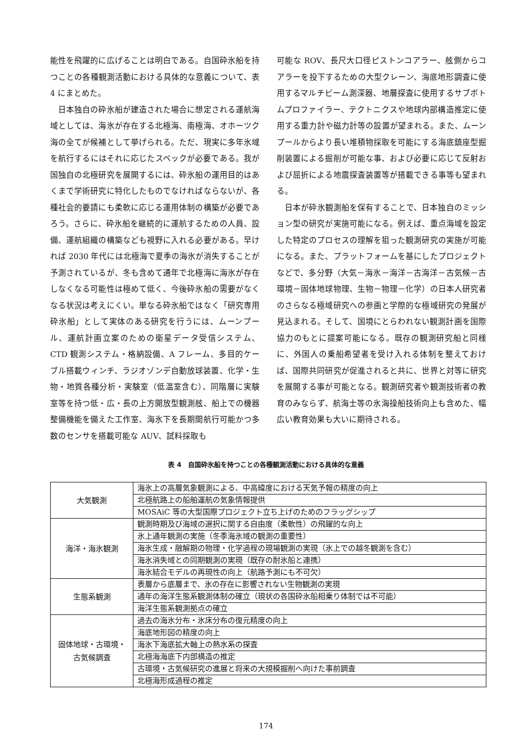能性を飛躍的に広げることは明白である。自国砕氷船を持つことの各種観測活動における具体的な意義について、表 4 にまとめた。
　日本独自の砕氷船が建造された場合に想定される運航海域としては、海氷が存在する北極海、南極海、オホーツク海の全てが候補として挙げられる。ただ、現実に多年氷域を航行するにはそれに応じたスペックが必要である。我が国独自の北極研究を展開するには、砕氷船の運用目的はあくまで学術研究に特化したものでなければならないが、各種社会的要請にも柔軟に応じる運用体制の構築が必要であろう。さらに、砕氷船を継続的に運航するための人員、設備、運航組織の構築なども視野に入れる必要がある。早ければ 2030 年代には北極海で夏季の海氷が消失することが予測されているが、冬も含めて通年で北極海に海氷が存在しなくなる可能性は極めて低く、今後砕氷船の需要がなくなる状況は考えにくい。単なる砕氷船ではなく「研究専用砕氷船」として実体のある研究を行うには、ムーンプール、運航計画立案のための衛星データ受信システム、CTD 観測システム・格納設備、A フレーム、多目的ケーブル搭載ウィンチ、ラジオゾンデ自動放球装置、化学・生物・地質各種分析・実験室（低温室含む）、同階層に実験室等を持つ低・広・長の上方開放型観測舷、船上での機器整備機能を備えた工作室、海氷下を長期間航行可能かつ多数のセンサを搭載可能な AUV、試料採取も
可能な ROV、長尺大口径ピストンコアラー、舷側からコアラーを投下するための大型クレーン、海底地形調査に使用するマルチビーム測深器、地層探査に使用するサブボトムプロファイラー、テクトニクスや地球内部構造推定に使用する重力計や磁力計等の設置が望まれる。また、ムーンプールからより長い堆積物採取を可能にする海底鎮座型掘削装置による掘削が可能な事、および必要に応じて反射および屈折による地震探査装置等が搭載できる事等も望まれる。
　日本が砕氷観測船を保有することで、日本独自のミッション型の研究が実施可能になる。例えば、重点海域を設定した特定のプロセスの理解を狙った観測研究の実施が可能になる。また、プラットフォームを基にしたプロジェクトなどで、多分野（大気－海氷－海洋－古海洋－古気候－古環境－固体地球物理、生物－物理－化学）の日本人研究者のさらなる極域研究への参画と学際的な極域研究の発展が見込まれる。そして、国境にとらわれない観測計画を国際協力のもとに提案可能になる。既存の観測研究船と同様に、外国人の乗船希望者を受け入れる体制を整えておけば、国際共同研究が促進されると共に、世界と対等に研究を展開する事が可能となる。観測研究者や観測技術者の教育のみならず、航海士等の氷海操船技術向上も含めた、幅広い教育効果も大いに期待される。
表 4　自国砕氷船を持つことの各種観測活動における具体的な意義
| 大気観測 | 海氷上の高層気象観測による、中高緯度における天気予報の精度の向上 |
| | 北極航路上の船舶運航の気象情報提供 |
| | MOSAiC 等の大型国際プロジェクト立ち上げのためのフラッグシップ |
| 海洋・海氷観測 | 観測時期及び海域の選択に関する自由度（柔軟性）の飛躍的な向上 |
| | 氷上通年観測の実施（冬季海氷域の観測の重要性） |
| | 海氷生成・融解期の物理・化学過程の現場観測の実現（氷上での越冬観測を含む） |
| | 海氷消失域との同期観測の実現（既存の耐氷船と連携） |
| | 海氷結合モデルの再現性の向上（航路予測にも不可欠） |
| 生態系観測 | 表層から底層まで、氷の存在に影響されない生物観測の実現 |
| | 通年の海洋生態系観測体制の確立（現状の各国砕氷船相乗り体制では不可能） |
| | 海洋生態系観測拠点の確立 |
| 固体地球・古環境・古気候調査 | 過去の海氷分布・氷床分布の復元精度の向上 |
| | 海底地形図の精度の向上 |
| | 海氷下海底拡大軸上の熱水系の探査 |
| | 北極海海底下内部構造の推定 |
| | 古環境・古気候研究の進展と将来の大規模掘削へ向けた事前調査 |
| | 北極海形成過程の推定 |
174